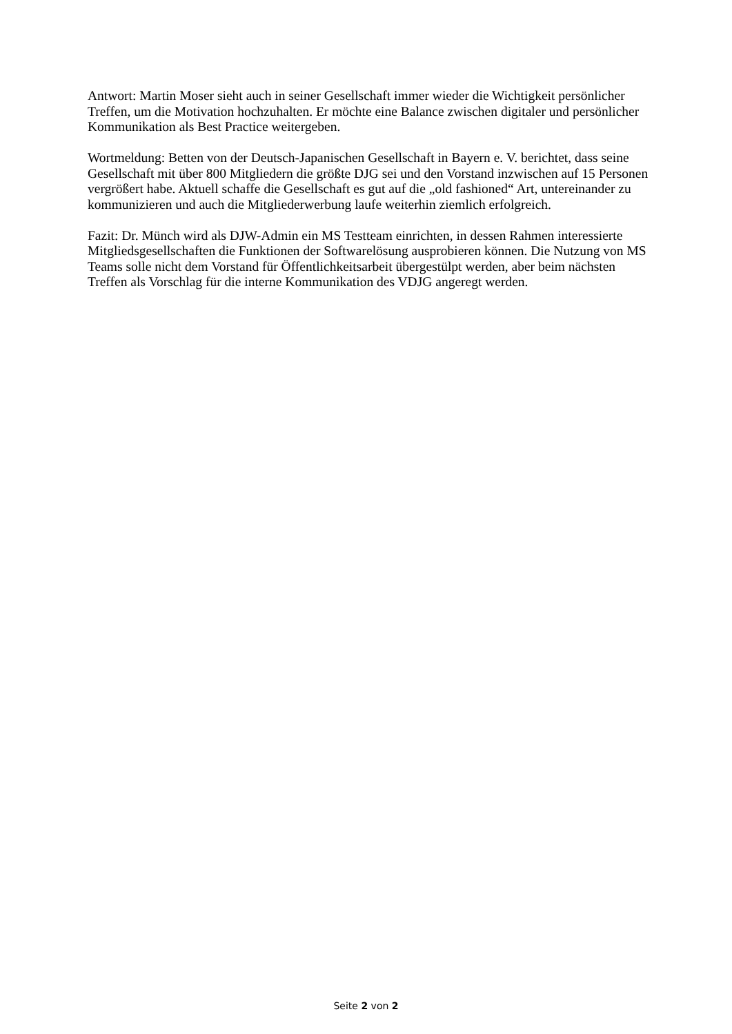Antwort: Martin Moser sieht auch in seiner Gesellschaft immer wieder die Wichtigkeit persönlicher Treffen, um die Motivation hochzuhalten. Er möchte eine Balance zwischen digitaler und persönlicher Kommunikation als Best Practice weitergeben.
Wortmeldung: Betten von der Deutsch-Japanischen Gesellschaft in Bayern e. V. berichtet, dass seine Gesellschaft mit über 800 Mitgliedern die größte DJG sei und den Vorstand inzwischen auf 15 Personen vergrößert habe. Aktuell schaffe die Gesellschaft es gut auf die „old fashioned“ Art, untereinander zu kommunizieren und auch die Mitgliederwerbung laufe weiterhin ziemlich erfolgreich.
Fazit: Dr. Münch wird als DJW-Admin ein MS Testteam einrichten, in dessen Rahmen interessierte Mitgliedsgesellschaften die Funktionen der Softwarelösung ausprobieren können. Die Nutzung von MS Teams solle nicht dem Vorstand für Öffentlichkeitsarbeit übergestülpt werden, aber beim nächsten Treffen als Vorschlag für die interne Kommunikation des VDJG angeregt werden.
Seite 2 von 2